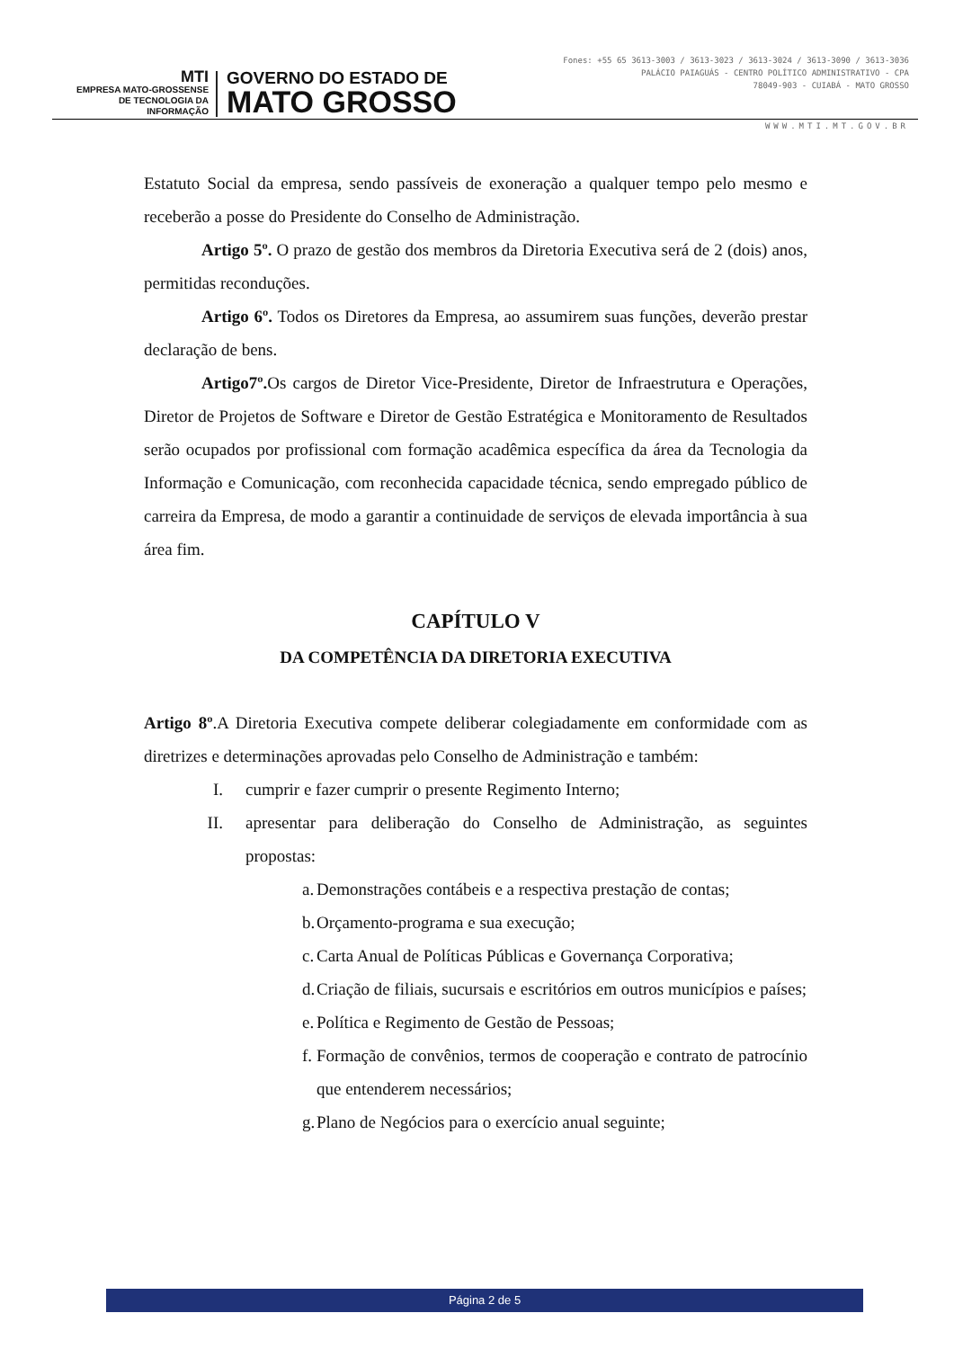MTI
EMPRESA MATO-GROSSENSE
DE TECNOLOGIA DA
INFORMAÇÃO
GOVERNO DO ESTADO DE
MATO GROSSO
Fones: +55 65 3613-3003 / 3613-3023 / 3613-3024 / 3613-3090 / 3613-3036
PALÁCIO PAIAGUÁS - CENTRO POLÍTICO ADMINISTRATIVO - CPA
78049-903 - CUIABÁ - MATO GROSSO
WWW.MTI.MT.GOV.BR
Estatuto Social da empresa, sendo passíveis de exoneração a qualquer tempo pelo mesmo e receberão a posse do Presidente do Conselho de Administração.
Artigo 5º. O prazo de gestão dos membros da Diretoria Executiva será de 2 (dois) anos, permitidas reconduções.
Artigo 6º. Todos os Diretores da Empresa, ao assumirem suas funções, deverão prestar declaração de bens.
Artigo7º. Os cargos de Diretor Vice-Presidente, Diretor de Infraestrutura e Operações, Diretor de Projetos de Software e Diretor de Gestão Estratégica e Monitoramento de Resultados serão ocupados por profissional com formação acadêmica específica da área da Tecnologia da Informação e Comunicação, com reconhecida capacidade técnica, sendo empregado público de carreira da Empresa, de modo a garantir a continuidade de serviços de elevada importância à sua área fim.
CAPÍTULO V
DA COMPETÊNCIA DA DIRETORIA EXECUTIVA
Artigo 8º.A Diretoria Executiva compete deliberar colegiadamente em conformidade com as diretrizes e determinações aprovadas pelo Conselho de Administração e também:
I. cumprir e fazer cumprir o presente Regimento Interno;
II. apresentar para deliberação do Conselho de Administração, as seguintes propostas:
a. Demonstrações contábeis e a respectiva prestação de contas;
b. Orçamento-programa e sua execução;
c. Carta Anual de Políticas Públicas e Governança Corporativa;
d. Criação de filiais, sucursais e escritórios em outros municípios e países;
e. Política e Regimento de Gestão de Pessoas;
f. Formação de convênios, termos de cooperação e contrato de patrocínio que entenderem necessários;
g. Plano de Negócios para o exercício anual seguinte;
Página 2 de 5